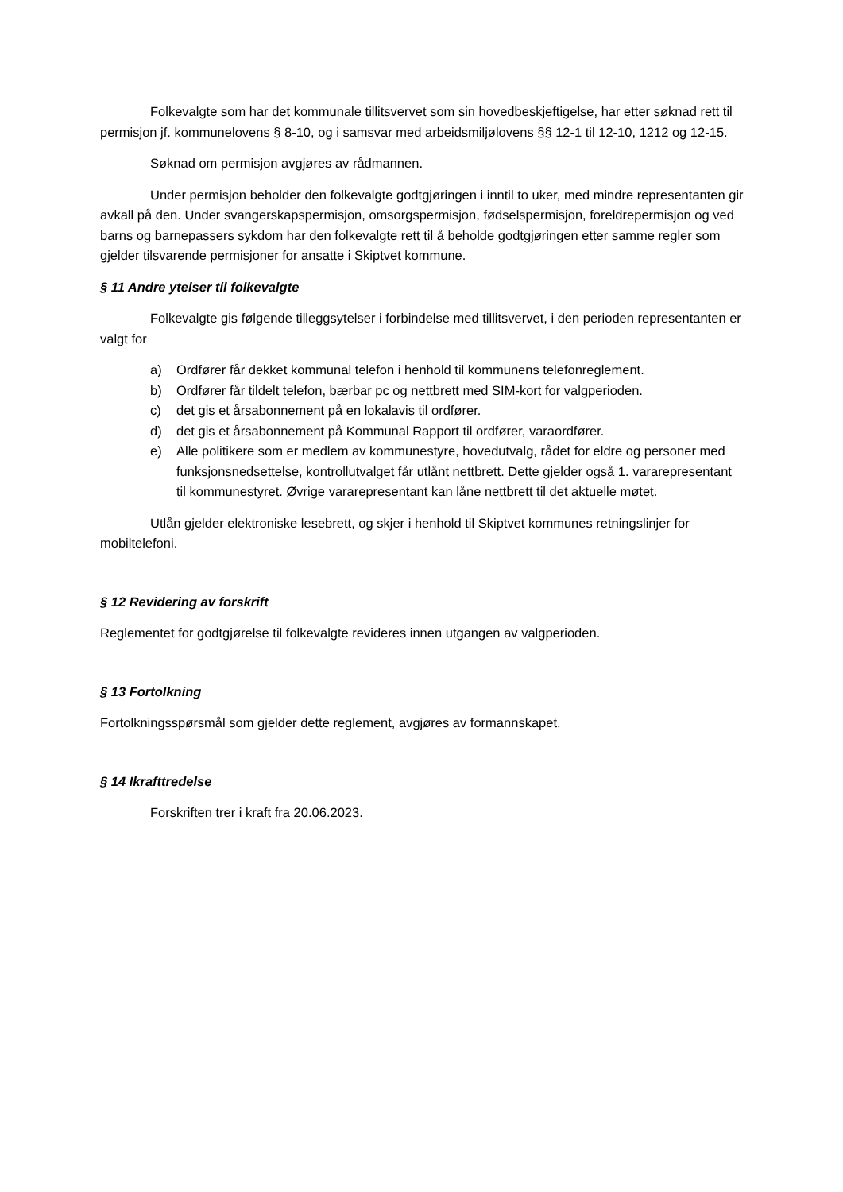Folkevalgte som har det kommunale tillitsvervet som sin hovedbeskjeftigelse, har etter søknad rett til permisjon jf. kommunelovens § 8-10, og i samsvar med arbeidsmiljølovens §§ 12-1 til 12-10, 1212 og 12-15.
Søknad om permisjon avgjøres av rådmannen.
Under permisjon beholder den folkevalgte godtgjøringen i inntil to uker, med mindre representanten gir avkall på den. Under svangerskapspermisjon, omsorgspermisjon, fødselspermisjon, foreldrepermisjon og ved barns og barnepassers sykdom har den folkevalgte rett til å beholde godtgjøringen etter samme regler som gjelder tilsvarende permisjoner for ansatte i Skiptvet kommune.
§ 11 Andre ytelser til folkevalgte
Folkevalgte gis følgende tilleggsytelser i forbindelse med tillitsvervet, i den perioden representanten er valgt for
a) Ordfører får dekket kommunal telefon i henhold til kommunens telefonreglement.
b) Ordfører får tildelt telefon, bærbar pc og nettbrett med SIM-kort for valgperioden.
c) det gis et årsabonnement på en lokalavis til ordfører.
d) det gis et årsabonnement på Kommunal Rapport til ordfører, varaordfører.
e) Alle politikere som er medlem av kommunestyre, hovedutvalg, rådet for eldre og personer med funksjonsnedsettelse, kontrollutvalget får utlånt nettbrett. Dette gjelder også 1. vararepresentant til kommunestyret. Øvrige vararepresentant kan låne nettbrett til det aktuelle møtet.
Utlån gjelder elektroniske lesebrett, og skjer i henhold til Skiptvet kommunes retningslinjer for mobiltelefoni.
§ 12 Revidering av forskrift
Reglementet for godtgjørelse til folkevalgte revideres innen utgangen av valgperioden.
§ 13 Fortolkning
Fortolkningsspørsmål som gjelder dette reglement, avgjøres av formannskapet.
§ 14 Ikrafttredelse
Forskriften trer i kraft fra 20.06.2023.